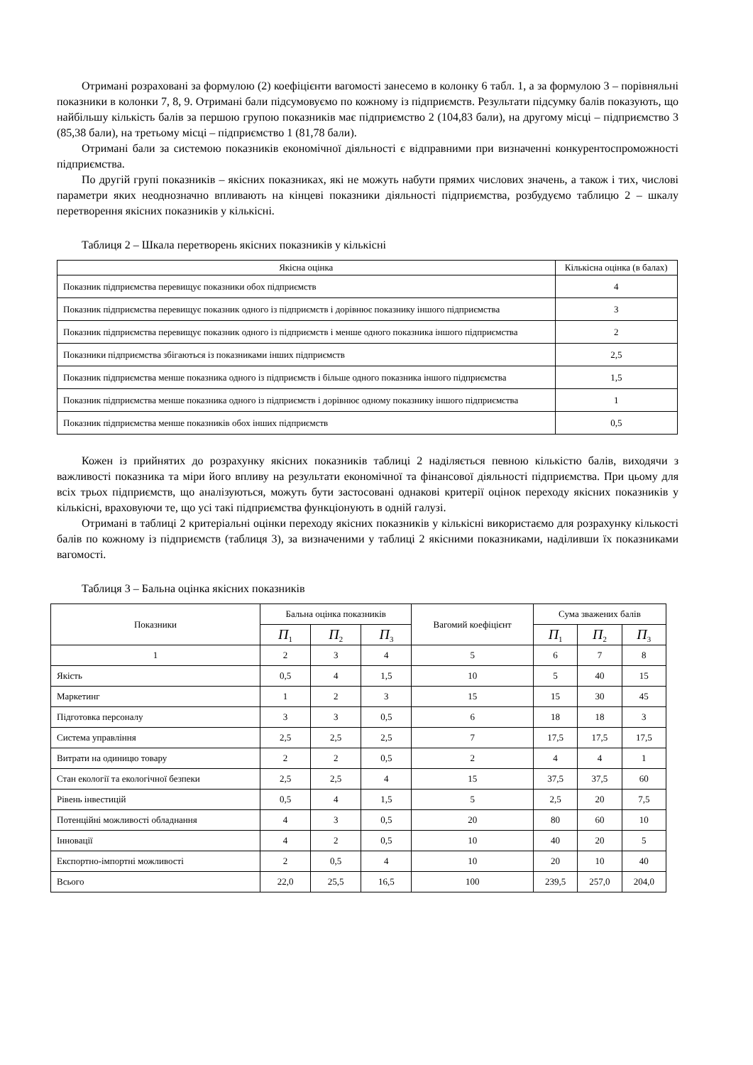Отримані розраховані за формулою (2) коефіцієнти вагомості занесемо в колонку 6 табл. 1, а за формулою 3 – порівняльні показники в колонки 7, 8, 9. Отримані бали підсумовуємо по кожному із підприємств. Результати підсумку балів показують, що найбільшу кількість балів за першою групою показників має підприємство 2 (104,83 бали), на другому місці – підприємство 3 (85,38 бали), на третьому місці – підприємство 1 (81,78 бали).
Отримані бали за системою показників економічної діяльності є відправними при визначенні конкурентоспроможності підприємства.
По другій групі показників – якісних показниках, які не можуть набути прямих числових значень, а також і тих, числові параметри яких неоднозначно впливають на кінцеві показники діяльності підприємства, розбудуємо таблицю 2 – шкалу перетворення якісних показників у кількісні.
Таблиця 2 – Шкала перетворень якісних показників у кількісні
| Якісна оцінка | Кількісна оцінка (в балах) |
| --- | --- |
| Показник підприємства перевищує показники обох підприємств | 4 |
| Показник підприємства перевищує показник одного із підприємств і дорівнює показнику іншого підприємства | 3 |
| Показник підприємства перевищує показник одного із підприємств і менше одного показника іншого підприємства | 2 |
| Показники підприємства збігаються із показниками інших підприємств | 2,5 |
| Показник підприємства менше показника одного із підприємств і більше одного показника іншого підприємства | 1,5 |
| Показник підприємства менше показника одного із підприємств і дорівнює одному показнику іншого підприємства | 1 |
| Показник підприємства менше показників обох інших підприємств | 0,5 |
Кожен із прийнятих до розрахунку якісних показників таблиці 2 наділяється певною кількістю балів, виходячи з важливості показника та міри його впливу на результати економічної та фінансової діяльності підприємства. При цьому для всіх трьох підприємств, що аналізуються, можуть бути застосовані однакові критерії оцінок переходу якісних показників у кількісні, враховуючи те, що усі такі підприємства функціонують в одній галузі.
Отримані в таблиці 2 критеріальні оцінки переходу якісних показників у кількісні використаємо для розрахунку кількості балів по кожному із підприємств (таблиця 3), за визначеними у таблиці 2 якісними показниками, наділивши їх показниками вагомості.
Таблиця 3 – Бальна оцінка якісних показників
| Показники | Бальна оцінка показників | | | Вагомий коефіцієнт | Сума зважених балів | | |
| --- | --- | --- | --- | --- | --- | --- | --- |
| | П<sub>1</sub> | П<sub>2</sub> | П<sub>3</sub> | | П<sub>1</sub> | П<sub>2</sub> | П<sub>3</sub> |
| 1 | 2 | 3 | 4 | 5 | 6 | 7 | 8 |
| Якість | 0,5 | 4 | 1,5 | 10 | 5 | 40 | 15 |
| Маркетинг | 1 | 2 | 3 | 15 | 15 | 30 | 45 |
| Підготовка персоналу | 3 | 3 | 0,5 | 6 | 18 | 18 | 3 |
| Система управління | 2,5 | 2,5 | 2,5 | 7 | 17,5 | 17,5 | 17,5 |
| Витрати на одиницю товару | 2 | 2 | 0,5 | 2 | 4 | 4 | 1 |
| Стан екології та екологічної безпеки | 2,5 | 2,5 | 4 | 15 | 37,5 | 37,5 | 60 |
| Рівень інвестицій | 0,5 | 4 | 1,5 | 5 | 2,5 | 20 | 7,5 |
| Потенційні можливості обладнання | 4 | 3 | 0,5 | 20 | 80 | 60 | 10 |
| Інновації | 4 | 2 | 0,5 | 10 | 40 | 20 | 5 |
| Експортно-імпортні можливості | 2 | 0,5 | 4 | 10 | 20 | 10 | 40 |
| Всього | 22,0 | 25,5 | 16,5 | 100 | 239,5 | 257,0 | 204,0 |